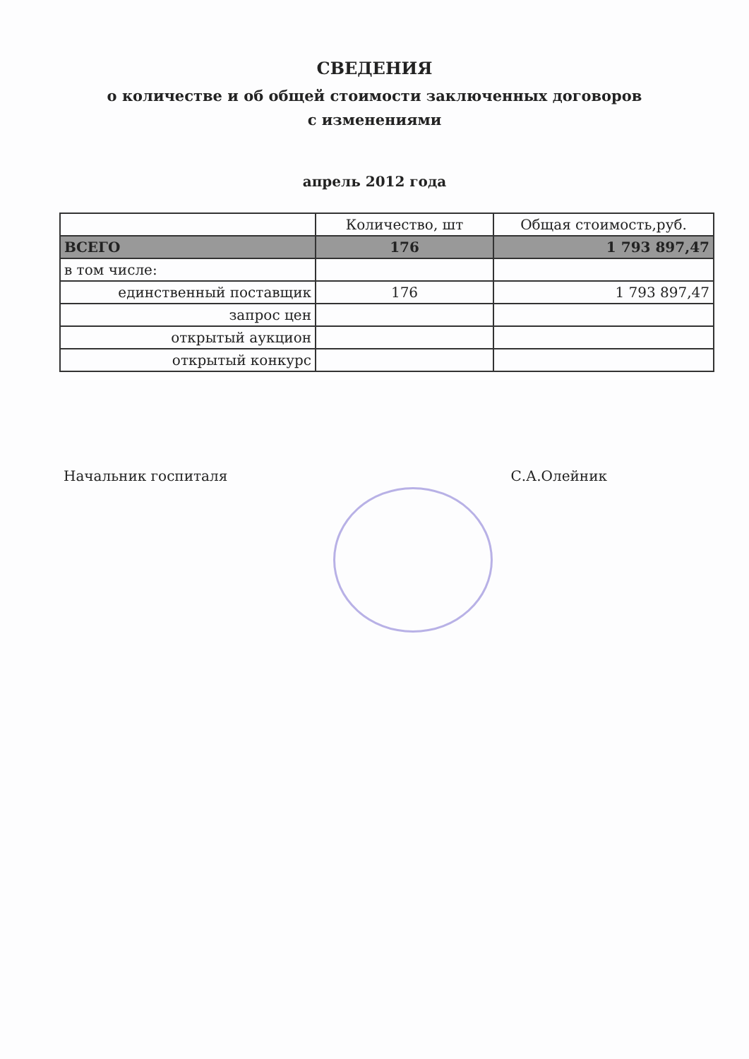СВЕДЕНИЯ
о количестве и об общей стоимости заключенных договоров
с изменениями
апрель 2012 года
| | Количество, шт | Общая стоимость,руб. |
| --- | --- | --- |
| ВСЕГО | 176 | 1 793 897,47 |
| в том числе: | | |
| единственный поставщик | 176 | 1 793 897,47 |
| запрос цен | | |
| открытый аукцион | | |
| открытый конкурс | | |
Начальник госпиталя С.А.Олейник